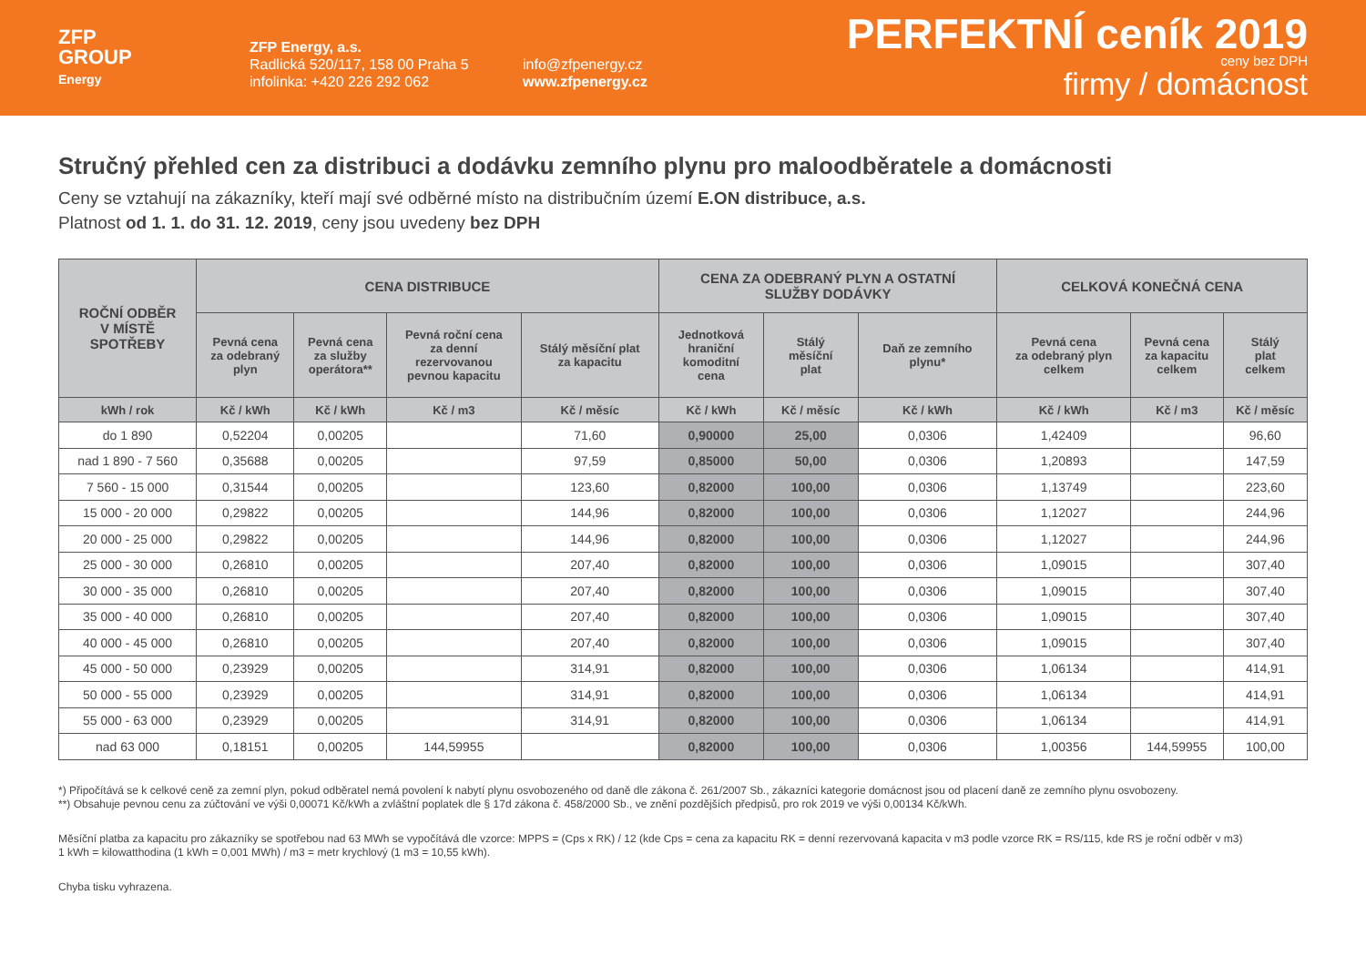ZFP
GROUP
Energy
ZFP Energy, a.s.
Radlická 520/117, 158 00 Praha 5
infolinka: +420 226 292 062
info@zfpenergy.cz
www.zfpenergy.cz
PERFEKTNÍ ceník 2019
ceny bez DPH
firmy / domácnost
Stručný přehled cen za distribuci a dodávku zemního plynu pro maloodběratele a domácnosti
Ceny se vztahují na zákazníky, kteří mají své odběrné místo na distribučním území E.ON distribuce, a.s.
Platnost od 1. 1. do 31. 12. 2019, ceny jsou uvedeny bez DPH
| ROČNÍ ODBĚR V MÍSTĚ SPOTŘEBY | CENA DISTRIBUCE | | | | CENA ZA ODEBRANÝ PLYN A OSTATNÍ SLUŽBY DODÁVKY | | | CELKOVÁ KONEČNÁ CENA | | |
| --- | --- | --- | --- | --- | --- | --- | --- | --- | --- | --- |
| | Pevná cena za odebraný plyn | Pevná cena za služby operátora** | Pevná roční cena za denní rezervovanou pevnou kapacitu | Stálý měsíční plat za kapacitu | Jednotková hraniční komoditní cena | Stálý měsíční plat | Daň ze zemního plynu* | Pevná cena za odebraný plyn celkem | Pevná cena za kapacitu celkem | Stálý plat celkem |
| kWh / rok | Kč / kWh | Kč / kWh | Kč / m3 | Kč / měsíc | Kč / kWh | Kč / měsíc | Kč / kWh | Kč / kWh | Kč / m3 | Kč / měsíc |
| do 1 890 | 0,52204 | 0,00205 | | 71,60 | 0,90000 | 25,00 | 0,0306 | 1,42409 | | 96,60 |
| nad 1 890 - 7 560 | 0,35688 | 0,00205 | | 97,59 | 0,85000 | 50,00 | 0,0306 | 1,20893 | | 147,59 |
| 7 560 - 15 000 | 0,31544 | 0,00205 | | 123,60 | 0,82000 | 100,00 | 0,0306 | 1,13749 | | 223,60 |
| 15 000 - 20 000 | 0,29822 | 0,00205 | | 144,96 | 0,82000 | 100,00 | 0,0306 | 1,12027 | | 244,96 |
| 20 000 - 25 000 | 0,29822 | 0,00205 | | 144,96 | 0,82000 | 100,00 | 0,0306 | 1,12027 | | 244,96 |
| 25 000 - 30 000 | 0,26810 | 0,00205 | | 207,40 | 0,82000 | 100,00 | 0,0306 | 1,09015 | | 307,40 |
| 30 000 - 35 000 | 0,26810 | 0,00205 | | 207,40 | 0,82000 | 100,00 | 0,0306 | 1,09015 | | 307,40 |
| 35 000 - 40 000 | 0,26810 | 0,00205 | | 207,40 | 0,82000 | 100,00 | 0,0306 | 1,09015 | | 307,40 |
| 40 000 - 45 000 | 0,26810 | 0,00205 | | 207,40 | 0,82000 | 100,00 | 0,0306 | 1,09015 | | 307,40 |
| 45 000 - 50 000 | 0,23929 | 0,00205 | | 314,91 | 0,82000 | 100,00 | 0,0306 | 1,06134 | | 414,91 |
| 50 000 - 55 000 | 0,23929 | 0,00205 | | 314,91 | 0,82000 | 100,00 | 0,0306 | 1,06134 | | 414,91 |
| 55 000 - 63 000 | 0,23929 | 0,00205 | | 314,91 | 0,82000 | 100,00 | 0,0306 | 1,06134 | | 414,91 |
| nad 63 000 | 0,18151 | 0,00205 | 144,59955 | | 0,82000 | 100,00 | 0,0306 | 1,00356 | 144,59955 | 100,00 |
*) Připočítává se k celkové ceně za zemní plyn, pokud odběratel nemá povolení k nabytí plynu osvobozeného od daně dle zákona č. 261/2007 Sb., zákazníci kategorie domácnost jsou od placení daně ze zemního plynu osvobozeny.
**) Obsahuje pevnou cenu za zúčtování ve výši 0,00071 Kč/kWh a zvláštní poplatek dle § 17d zákona č. 458/2000 Sb., ve znění pozdějších předpisů, pro rok 2019 ve výši 0,00134 Kč/kWh.
Měsíční platba za kapacitu pro zákazníky se spotřebou nad 63 MWh se vypočítává dle vzorce: MPPS = (Cps x RK) / 12 (kde Cps = cena za kapacitu RK = denní rezervovaná kapacita v m3 podle vzorce RK = RS/115, kde RS je roční odběr v m3)
1 kWh = kilowatthodina (1 kWh = 0,001 MWh) / m3 = metr krychlový (1 m3 = 10,55 kWh).
Chyba tisku vyhrazena.